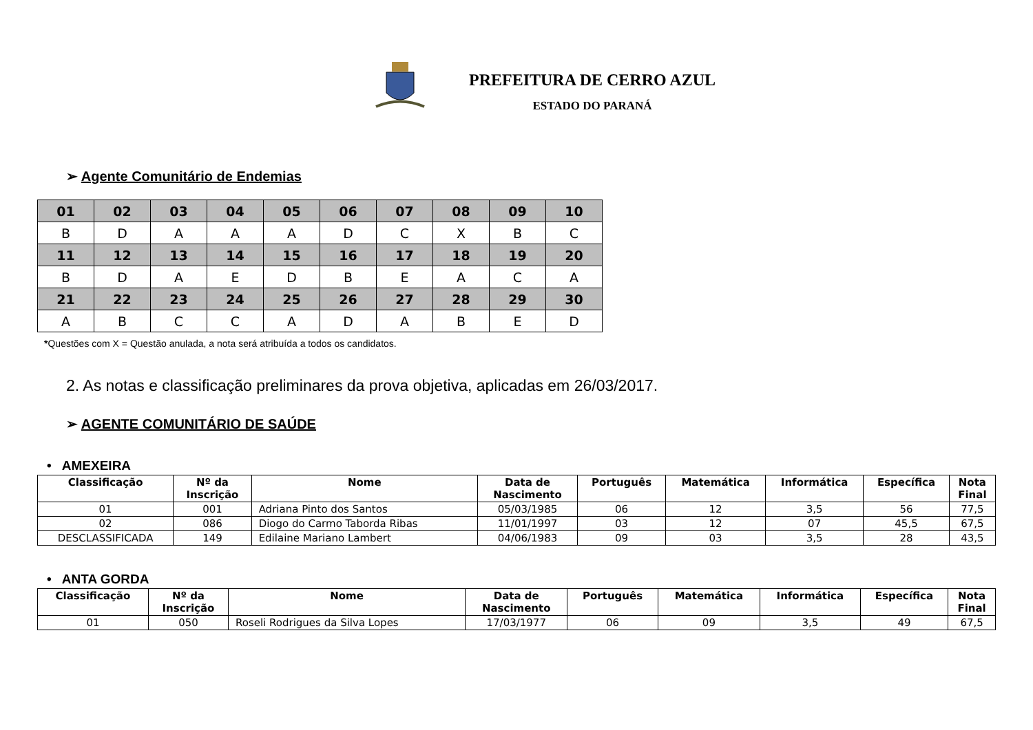PREFEITURA DE CERRO AZUL
ESTADO DO PARANÁ
➢ Agente Comunitário de Endemias
| 01 | 02 | 03 | 04 | 05 | 06 | 07 | 08 | 09 | 10 |
| B | D | A | A | A | D | C | X | B | C |
| 11 | 12 | 13 | 14 | 15 | 16 | 17 | 18 | 19 | 20 |
| B | D | A | E | D | B | E | A | C | A |
| 21 | 22 | 23 | 24 | 25 | 26 | 27 | 28 | 29 | 30 |
| A | B | C | C | A | D | A | B | E | D |
*Questões com X = Questão anulada, a nota será atribuída a todos os candidatos.
2. As notas e classificação preliminares da prova objetiva, aplicadas em 26/03/2017.
➢ AGENTE COMUNITÁRIO DE SAÚDE
• AMEXEIRA
| Classificação | Nº da Inscrição | Nome | Data de Nascimento | Português | Matemática | Informática | Específica | Nota Final |
| --- | --- | --- | --- | --- | --- | --- | --- | --- |
| 01 | 001 | Adriana Pinto dos Santos | 05/03/1985 | 06 | 12 | 3,5 | 56 | 77,5 |
| 02 | 086 | Diogo do Carmo Taborda Ribas | 11/01/1997 | 03 | 12 | 07 | 45,5 | 67,5 |
| DESCLASSIFICADA | 149 | Edilaine Mariano Lambert | 04/06/1983 | 09 | 03 | 3,5 | 28 | 43,5 |
• ANTA GORDA
| Classificação | Nº da Inscrição | Nome | Data de Nascimento | Português | Matemática | Informática | Específica | Nota Final |
| --- | --- | --- | --- | --- | --- | --- | --- | --- |
| 01 | 050 | Roseli Rodrigues da Silva Lopes | 17/03/1977 | 06 | 09 | 3,5 | 49 | 67,5 |